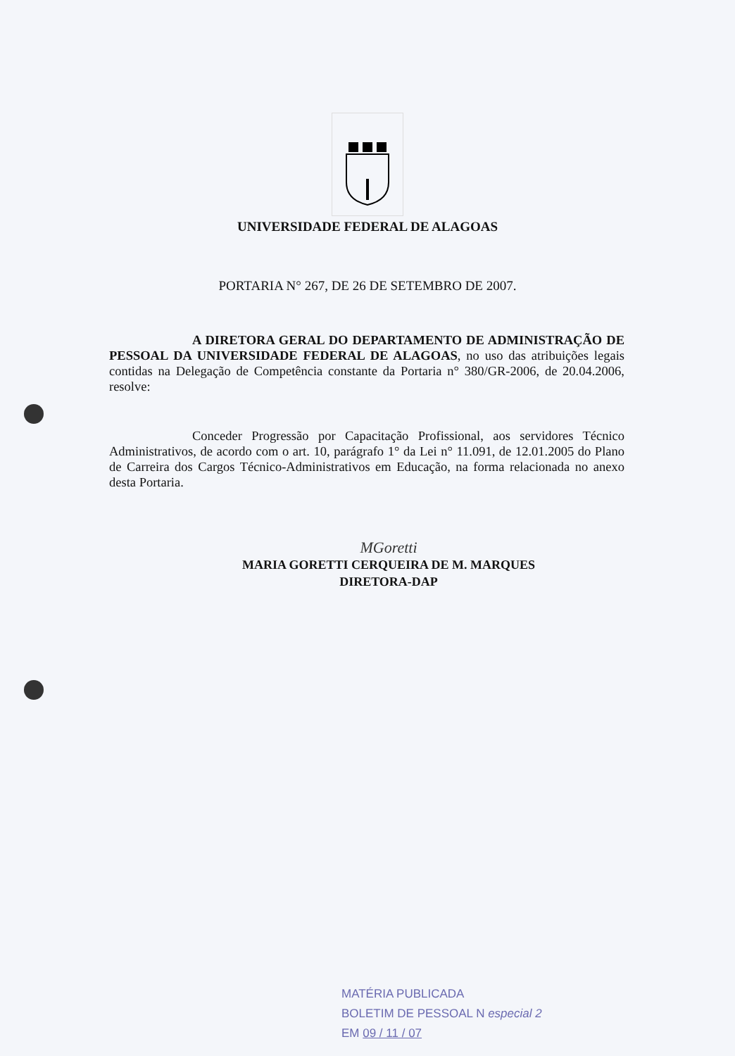UNIVERSIDADE FEDERAL DE ALAGOAS
PORTARIA N° 267, DE 26 DE SETEMBRO DE 2007.
A DIRETORA GERAL DO DEPARTAMENTO DE ADMINISTRAÇÃO DE PESSOAL DA UNIVERSIDADE FEDERAL DE ALAGOAS, no uso das atribuições legais contidas na Delegação de Competência constante da Portaria n° 380/GR-2006, de 20.04.2006, resolve:
Conceder Progressão por Capacitação Profissional, aos servidores Técnico Administrativos, de acordo com o art. 10, parágrafo 1° da Lei n° 11.091, de 12.01.2005 do Plano de Carreira dos Cargos Técnico-Administrativos em Educação, na forma relacionada no anexo desta Portaria.
MGoretti
MARIA GORETTI CERQUEIRA DE M. MARQUES
DIRETORA-DAP
MATÉRIA PUBLICADA
BOLETIM DE PESSOAL N especial 2
EM 09 / 11 / 07